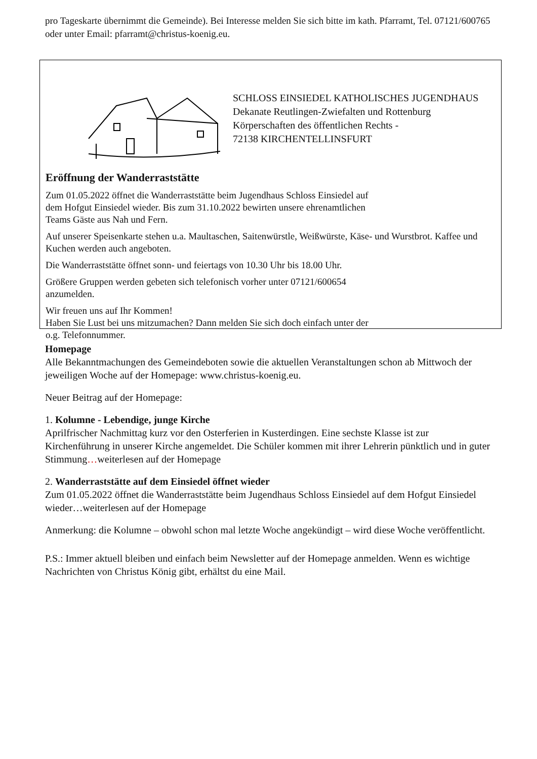pro Tageskarte übernimmt die Gemeinde). Bei Interesse melden Sie sich bitte im kath. Pfarramt, Tel. 07121/600765 oder unter Email: pfarramt@christus-koenig.eu.
SCHLOSS EINSIEDEL KATHOLISCHES JUGENDHAUS
Dekanate Reutlingen-Zwiefalten und Rottenburg
Körperschaften des öffentlichen Rechts -
72138 KIRCHENTELLINSFURT
Eröffnung der Wanderraststätte
Zum 01.05.2022 öffnet die Wanderraststätte beim Jugendhaus Schloss Einsiedel auf
dem Hofgut Einsiedel wieder. Bis zum 31.10.2022 bewirten unsere ehrenamtlichen
Teams Gäste aus Nah und Fern.
Auf unserer Speisenkarte stehen u.a. Maultaschen, Saitenwürstle, Weißwürste, Käse- und Wurstbrot. Kaffee und Kuchen werden auch angeboten.
Die Wanderraststätte öffnet sonn- und feiertags von 10.30 Uhr bis 18.00 Uhr.
Größere Gruppen werden gebeten sich telefonisch vorher unter 07121/600654
anzumelden.
Wir freuen uns auf Ihr Kommen!
Haben Sie Lust bei uns mitzumachen? Dann melden Sie sich doch einfach unter der
o.g. Telefonnummer.
Homepage
Alle Bekanntmachungen des Gemeindeboten sowie die aktuellen Veranstaltungen schon ab Mittwoch der jeweiligen Woche auf der Homepage: www.christus-koenig.eu.
Neuer Beitrag auf der Homepage:
1. Kolumne - Lebendige, junge Kirche
Aprilfrischer Nachmittag kurz vor den Osterferien in Kusterdingen. Eine sechste Klasse ist zur Kirchenführung in unserer Kirche angemeldet. Die Schüler kommen mit ihrer Lehrerin pünktlich und in guter Stimmung…weiterlesen auf der Homepage
2. Wanderraststätte auf dem Einsiedel öffnet wieder
Zum 01.05.2022 öffnet die Wanderraststätte beim Jugendhaus Schloss Einsiedel auf dem Hofgut Einsiedel wieder…weiterlesen auf der Homepage
Anmerkung: die Kolumne – obwohl schon mal letzte Woche angekündigt – wird diese Woche veröffentlicht.
P.S.: Immer aktuell bleiben und einfach beim Newsletter auf der Homepage anmelden. Wenn es wichtige Nachrichten von Christus König gibt, erhältst du eine Mail.